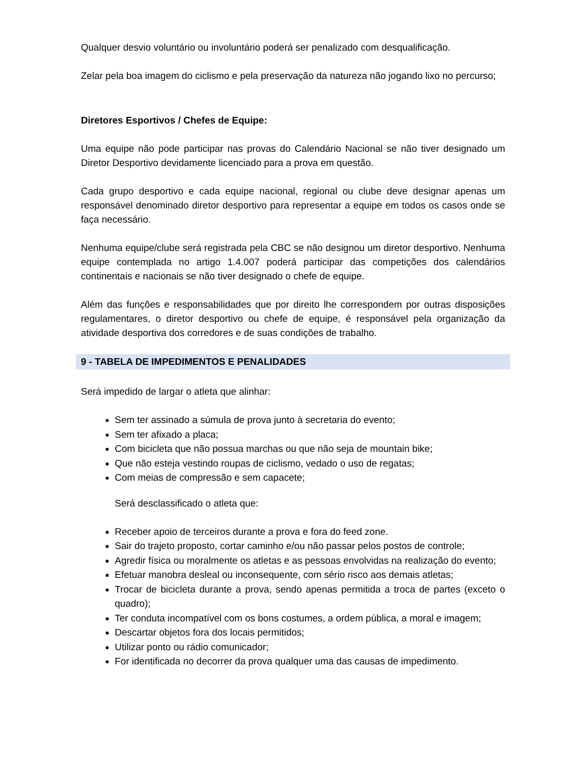Qualquer desvio voluntário ou involuntário poderá ser penalizado com desqualificação.
Zelar pela boa imagem do ciclismo e pela preservação da natureza não jogando lixo no percurso;
Diretores Esportivos / Chefes de Equipe:
Uma equipe não pode participar nas provas do Calendário Nacional se não tiver designado um Diretor Desportivo devidamente licenciado para a prova em questão.
Cada grupo desportivo e cada equipe nacional, regional ou clube deve designar apenas um responsável denominado diretor desportivo para representar a equipe em todos os casos onde se faça necessário.
Nenhuma equipe/clube será registrada pela CBC se não designou um diretor desportivo. Nenhuma equipe contemplada no artigo 1.4.007 poderá participar das competições dos calendários continentais e nacionais se não tiver designado o chefe de equipe.
Além das funções e responsabilidades que por direito lhe correspondem por outras disposições regulamentares, o diretor desportivo ou chefe de equipe, é responsável pela organização da atividade desportiva dos corredores e de suas condições de trabalho.
9 - TABELA DE IMPEDIMENTOS E PENALIDADES
Será impedido de largar o atleta que alinhar:
Sem ter assinado a súmula de prova junto à secretaria do evento;
Sem ter afixado a placa;
Com bicicleta que não possua marchas ou que não seja de mountain bike;
Que não esteja vestindo roupas de ciclismo, vedado o uso de regatas;
Com meias de compressão e sem capacete;
Será desclassificado o atleta que:
Receber apoio de terceiros durante a prova e fora do feed zone.
Sair do trajeto proposto, cortar caminho e/ou não passar pelos postos de controle;
Agredir física ou moralmente os atletas e as pessoas envolvidas na realização do evento;
Efetuar manobra desleal ou inconsequente, com sério risco aos demais atletas;
Trocar de bicicleta durante a prova, sendo apenas permitida a troca de partes (exceto o quadro);
Ter conduta incompatível com os bons costumes, a ordem pública, a moral e imagem;
Descartar objetos fora dos locais permitidos;
Utilizar ponto ou rádio comunicador;
For identificada no decorrer da prova qualquer uma das causas de impedimento.